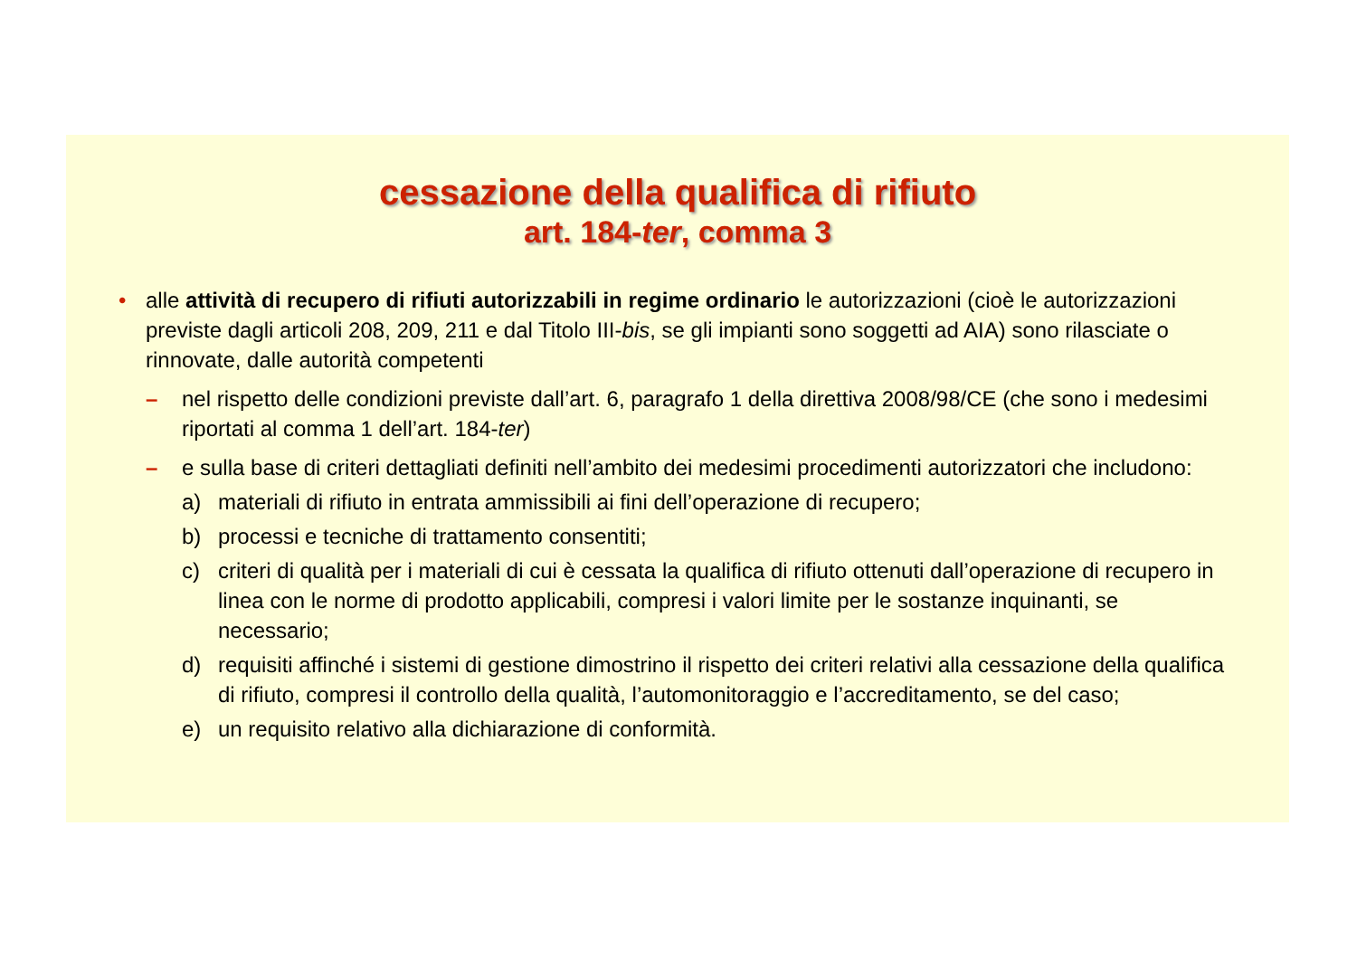cessazione della qualifica di rifiuto
art. 184-ter, comma 3
• alle attività di recupero di rifiuti autorizzabili in regime ordinario le autorizzazioni (cioè le autorizzazioni previste dagli articoli 208, 209, 211 e dal Titolo III-bis, se gli impianti sono soggetti ad AIA) sono rilasciate o rinnovate, dalle autorità competenti
– nel rispetto delle condizioni previste dall’art. 6, paragrafo 1 della direttiva 2008/98/CE (che sono i medesimi riportati al comma 1 dell’art. 184-ter)
– e sulla base di criteri dettagliati definiti nell’ambito dei medesimi procedimenti autorizzatori che includono:
a) materiali di rifiuto in entrata ammissibili ai fini dell’operazione di recupero;
b) processi e tecniche di trattamento consentiti;
c) criteri di qualità per i materiali di cui è cessata la qualifica di rifiuto ottenuti dall’operazione di recupero in linea con le norme di prodotto applicabili, compresi i valori limite per le sostanze inquinanti, se necessario;
d) requisiti affinché i sistemi di gestione dimostrino il rispetto dei criteri relativi alla cessazione della qualifica di rifiuto, compresi il controllo della qualità, l’automonitoraggio e l’accreditamento, se del caso;
e) un requisito relativo alla dichiarazione di conformità.